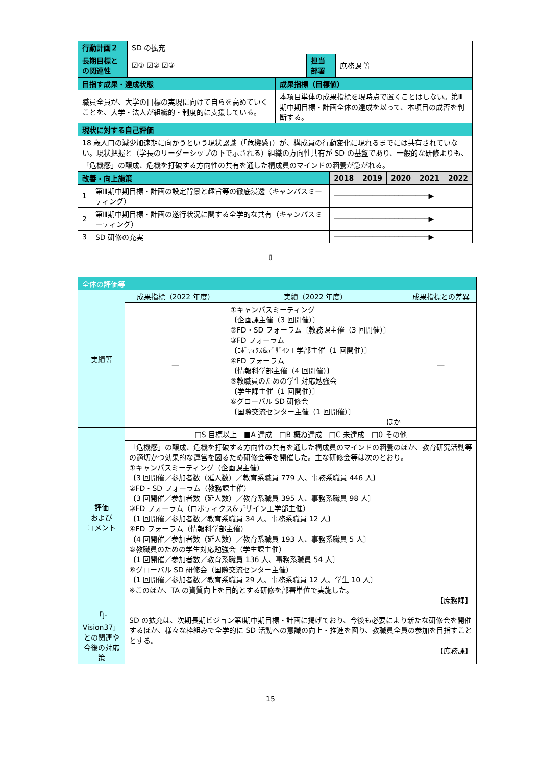| 行動計画２ | SD の拡充 | | |
| 長期目標との関連性 | ☑① ☑② ☑③ | 担当部署 | 庶務課 等 |
| 目指す成果・達成状態 | 成果指標（目標値） |
| 職員全員が、大学の目標の実現に向けて自らを高めていくことを、大学・法人が組織的・制度的に支援している。 | 本項目単体の成果指標を現時点で置くことはしない。第Ⅲ期中期目標・計画全体の達成を以って、本項目の成否を判断する。 |
| 現状に対する自己評価 | |
| 18 歳人口の減少加速期に向かうという現状認識（「危機感」）が、構成員の行動変化に現れるまでには共有されていない。現状把握と（学長のリーダーシップの下で示される）組織の方向性共有が SD の基盤であり、一般的な研修よりも、「危機感」の醸成、危機を打破する方向性の共有を通した構成員のマインドの涵養が急がれる。 | |
| 改善・向上施策 | | 2018 | 2019 | 2020 | 2021 | 2022 |
| 1 | 第Ⅲ期中期目標・計画の設定背景と趣旨等の徹底浸透（キャンパスミーティング） | ──────────────────────▶ | | | | |
| 2 | 第Ⅲ期中期目標・計画の遂行状況に関する全学的な共有（キャンパスミーティング） | ──────────────────────▶ | | | | |
| 3 | SD 研修の充実 | ──────────────────────▶ | | | | |
⇩
| 全体の評価等 | | | |
| 実績等 | 成果指標（2022 年度） | 実績（2022 年度） | 成果指標との差異 |
| | ― | ①キャンパスミーティング 〔企画課主催（3 回開催）〕 ②FD・SD フォーラム〔教務課主催（3 回開催）〕 ③FD フォーラム 〔ﾛﾎﾞﾃｨｸｽ&ﾃﾞｻﾞｲﾝ工学部主催（1 回開催）〕 ④FD フォーラム 〔情報科学部主催（4 回開催）〕 ⑤教職員のための学生対応勉強会 〔学生課主催（1 回開催）〕 ⑥グローバル SD 研修会 〔国際交流センター主催（1 回開催）〕 ほか | ― |
| 評価 および コメント | □S 目標以上 ■A 達成 □B 概ね達成 □C 未達成 □0 その他 | | |
| | 「危機感」の醸成、危機を打破する方向性の共有を通した構成員のマインドの涵養のほか、教育研究活動等の適切かつ効果的な運営を図るため研修会等を開催した。主な研修会等は次のとおり。 ①キャンパスミーティング（企画課主催） 〔3 回開催／参加者数（延人数）／教育系職員 779 人、事務系職員 446 人〕 ②FD・SD フォーラム（教務課主催） 〔3 回開催／参加者数（延人数）／教育系職員 395 人、事務系職員 98 人〕 ③FD フォーラム（ロボティクス&デザイン工学部主催） 〔1 回開催／参加者数／教育系職員 34 人、事務系職員 12 人〕 ④FD フォーラム（情報科学部主催） 〔4 回開催／参加者数（延人数）／教育系職員 193 人、事務系職員 5 人〕 ⑤教職員のための学生対応勉強会（学生課主催） 〔1 回開催／参加者数／教育系職員 136 人、事務系職員 54 人〕 ⑥グローバル SD 研修会（国際交流センター主催） 〔1 回開催／参加者数／教育系職員 29 人、事務系職員 12 人、学生 10 人〕 ※このほか、TA の資質向上を目的とする研修を部署単位で実施した。 【庶務課】 | | |
| 「J-Vision37」との関連や今後の対応策 | SD の拡充は、次期長期ビジョン第Ⅰ期中期目標・計画に掲げており、今後も必要により新たな研修会を開催するほか、様々な枠組みで全学的に SD 活動への意識の向上・推進を図り、教職員全員の参加を目指すこととする。 【庶務課】 | | |
15